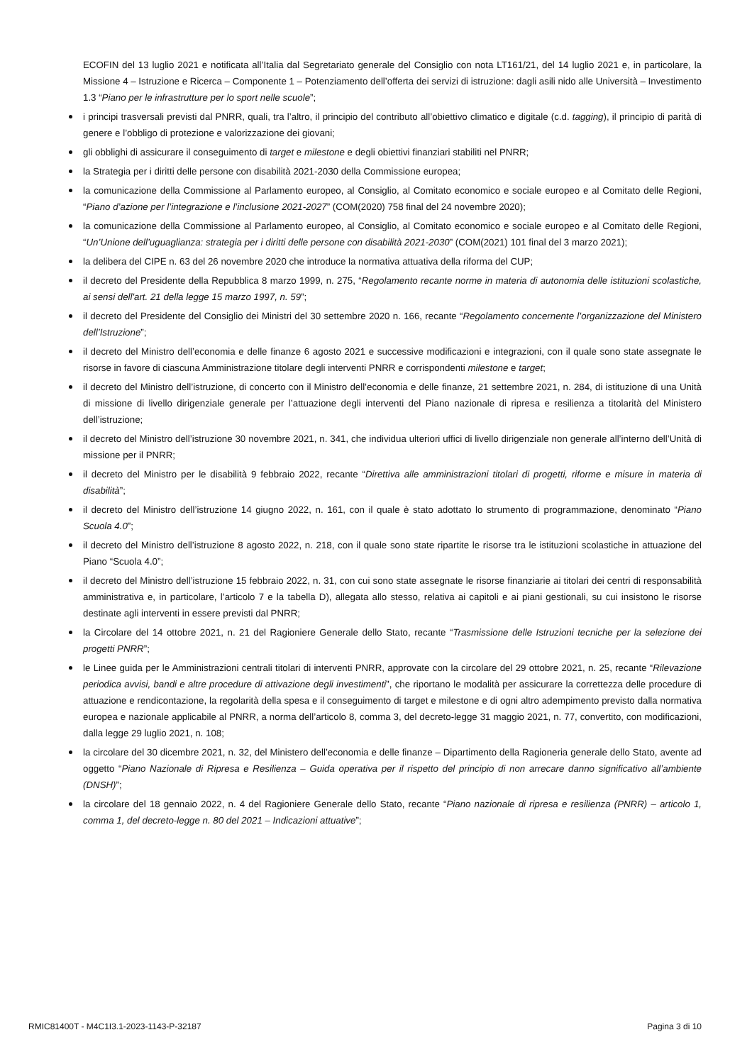ECOFIN del 13 luglio 2021 e notificata all’Italia dal Segretariato generale del Consiglio con nota LT161/21, del 14 luglio 2021 e, in particolare, la Missione 4 – Istruzione e Ricerca – Componente 1 – Potenziamento dell’offerta dei servizi di istruzione: dagli asili nido alle Università – Investimento 1.3 “Piano per le infrastrutture per lo sport nelle scuole”;
i principi trasversali previsti dal PNRR, quali, tra l’altro, il principio del contributo all’obiettivo climatico e digitale (c.d. tagging), il principio di parità di genere e l’obbligo di protezione e valorizzazione dei giovani;
gli obblighi di assicurare il conseguimento di target e milestone e degli obiettivi finanziari stabiliti nel PNRR;
la Strategia per i diritti delle persone con disabilità 2021-2030 della Commissione europea;
la comunicazione della Commissione al Parlamento europeo, al Consiglio, al Comitato economico e sociale europeo e al Comitato delle Regioni, “Piano d’azione per l’integrazione e l’inclusione 2021-2027” (COM(2020) 758 final del 24 novembre 2020);
la comunicazione della Commissione al Parlamento europeo, al Consiglio, al Comitato economico e sociale europeo e al Comitato delle Regioni, “Un’Unione dell’uguaglianza: strategia per i diritti delle persone con disabilità 2021-2030” (COM(2021) 101 final del 3 marzo 2021);
la delibera del CIPE n. 63 del 26 novembre 2020 che introduce la normativa attuativa della riforma del CUP;
il decreto del Presidente della Repubblica 8 marzo 1999, n. 275, “Regolamento recante norme in materia di autonomia delle istituzioni scolastiche, ai sensi dell'art. 21 della legge 15 marzo 1997, n. 59”;
il decreto del Presidente del Consiglio dei Ministri del 30 settembre 2020 n. 166, recante “Regolamento concernente l’organizzazione del Ministero dell’Istruzione”;
il decreto del Ministro dell’economia e delle finanze 6 agosto 2021 e successive modificazioni e integrazioni, con il quale sono state assegnate le risorse in favore di ciascuna Amministrazione titolare degli interventi PNRR e corrispondenti milestone e target;
il decreto del Ministro dell’istruzione, di concerto con il Ministro dell’economia e delle finanze, 21 settembre 2021, n. 284, di istituzione di una Unità di missione di livello dirigenziale generale per l’attuazione degli interventi del Piano nazionale di ripresa e resilienza a titolarità del Ministero dell’istruzione;
il decreto del Ministro dell’istruzione 30 novembre 2021, n. 341, che individua ulteriori uffici di livello dirigenziale non generale all’interno dell’Unità di missione per il PNRR;
il decreto del Ministro per le disabilità 9 febbraio 2022, recante “Direttiva alle amministrazioni titolari di progetti, riforme e misure in materia di disabilità”;
il decreto del Ministro dell’istruzione 14 giugno 2022, n. 161, con il quale è stato adottato lo strumento di programmazione, denominato “Piano Scuola 4.0”;
il decreto del Ministro dell’istruzione 8 agosto 2022, n. 218, con il quale sono state ripartite le risorse tra le istituzioni scolastiche in attuazione del Piano “Scuola 4.0”;
il decreto del Ministro dell’istruzione 15 febbraio 2022, n. 31, con cui sono state assegnate le risorse finanziarie ai titolari dei centri di responsabilità amministrativa e, in particolare, l’articolo 7 e la tabella D), allegata allo stesso, relativa ai capitoli e ai piani gestionali, su cui insistono le risorse destinate agli interventi in essere previsti dal PNRR;
la Circolare del 14 ottobre 2021, n. 21 del Ragioniere Generale dello Stato, recante “Trasmissione delle Istruzioni tecniche per la selezione dei progetti PNRR”;
le Linee guida per le Amministrazioni centrali titolari di interventi PNRR, approvate con la circolare del 29 ottobre 2021, n. 25, recante “Rilevazione periodica avvisi, bandi e altre procedure di attivazione degli investimenti”, che riportano le modalità per assicurare la correttezza delle procedure di attuazione e rendicontazione, la regolarità della spesa e il conseguimento di target e milestone e di ogni altro adempimento previsto dalla normativa europea e nazionale applicabile al PNRR, a norma dell’articolo 8, comma 3, del decreto-legge 31 maggio 2021, n. 77, convertito, con modificazioni, dalla legge 29 luglio 2021, n. 108;
la circolare del 30 dicembre 2021, n. 32, del Ministero dell’economia e delle finanze – Dipartimento della Ragioneria generale dello Stato, avente ad oggetto “Piano Nazionale di Ripresa e Resilienza – Guida operativa per il rispetto del principio di non arrecare danno significativo all’ambiente (DNSH)”;
la circolare del 18 gennaio 2022, n. 4 del Ragioniere Generale dello Stato, recante “Piano nazionale di ripresa e resilienza (PNRR) – articolo 1, comma 1, del decreto-legge n. 80 del 2021 – Indicazioni attuative”;
RMIC81400T - M4C1I3.1-2023-1143-P-32187 Pagina 3 di 10